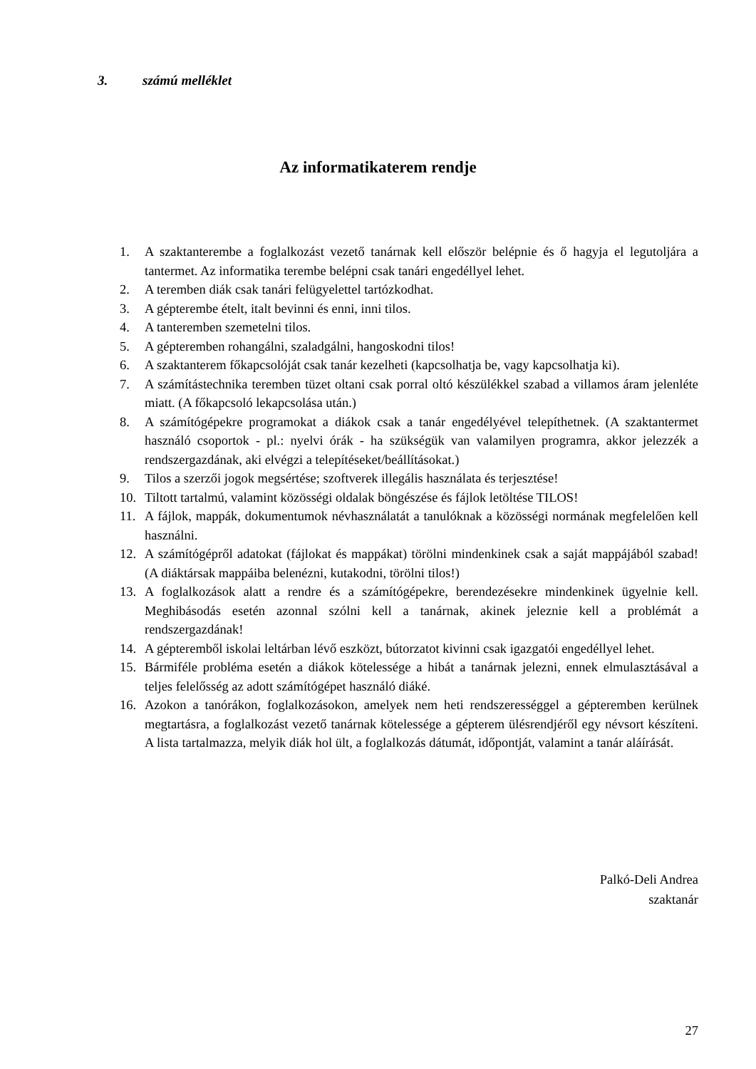3. számú melléklet
Az informatikaterem rendje
1. A szaktanterembe a foglalkozást vezető tanárnak kell először belépnie és ő hagyja el legutoljára a tantermet. Az informatika terembe belépni csak tanári engedéllyel lehet.
2. A teremben diák csak tanári felügyelettel tartózkodhat.
3. A gépterembe ételt, italt bevinni és enni, inni tilos.
4. A tanteremben szemetelni tilos.
5. A gépteremben rohangálni, szaladgálni, hangoskodni tilos!
6. A szaktanterem főkapcsolóját csak tanár kezelheti (kapcsolhatja be, vagy kapcsolhatja ki).
7. A számítástechnika teremben tüzet oltani csak porral oltó készülékkel szabad a villamos áram jelenléte miatt. (A főkapcsoló lekapcsolása után.)
8. A számítógépekre programokat a diákok csak a tanár engedélyével telepíthetnek. (A szaktantermet használó csoportok - pl.: nyelvi órák - ha szükségük van valamilyen programra, akkor jelezzék a rendszergazdának, aki elvégzi a telepítéseket/beállításokat.)
9. Tilos a szerzői jogok megsértése; szoftverek illegális használata és terjesztése!
10. Tiltott tartalmú, valamint közösségi oldalak böngészése és fájlok letöltése TILOS!
11. A fájlok, mappák, dokumentumok névhasználatát a tanulóknak a közösségi normának megfelelően kell használni.
12. A számítógépről adatokat (fájlokat és mappákat) törölni mindenkinek csak a saját mappájából szabad! (A diáktársak mappáiba belenézni, kutakodni, törölni tilos!)
13. A foglalkozások alatt a rendre és a számítógépekre, berendezésekre mindenkinek ügyelnie kell. Meghibásodás esetén azonnal szólni kell a tanárnak, akinek jeleznie kell a problémát a rendszergazdának!
14. A gépteremből iskolai leltárban lévő eszközt, bútorzatot kivinni csak igazgatói engedéllyel lehet.
15. Bármiféle probléma esetén a diákok kötelessége a hibát a tanárnak jelezni, ennek elmulasztásával a teljes felelősség az adott számítógépet használó diáké.
16. Azokon a tanórákon, foglalkozásokon, amelyek nem heti rendszerességgel a gépteremben kerülnek megtartásra, a foglalkozást vezető tanárnak kötelessége a gépterem ülésrendjéről egy névsort készíteni. A lista tartalmazza, melyik diák hol ült, a foglalkozás dátumát, időpontját, valamint a tanár aláírását.
Palkó-Deli Andrea
szaktanár
27